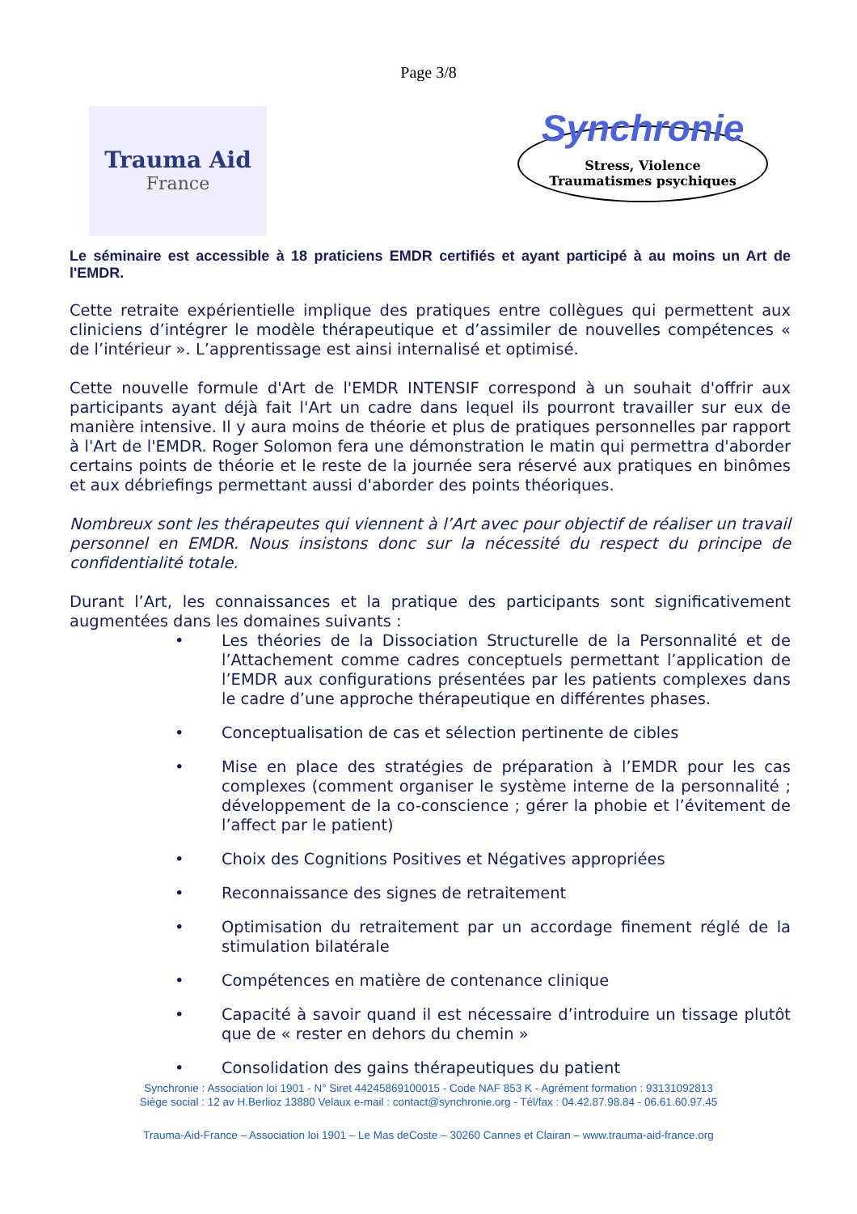Page 3/8
Trauma Aid
France
Synchronie
Stress, Violence
Traumatismes psychiques
Le séminaire est accessible à 18 praticiens EMDR certifiés et ayant participé à au moins un Art de l'EMDR.
Cette retraite expérientielle implique des pratiques entre collègues qui permettent aux cliniciens d’intégrer le modèle thérapeutique et d’assimiler de nouvelles compétences « de l’intérieur ». L’apprentissage est ainsi internalisé et optimisé.
Cette nouvelle formule d'Art de l'EMDR INTENSIF correspond à un souhait d'offrir aux participants ayant déjà fait l'Art un cadre dans lequel ils pourront travailler sur eux de manière intensive. Il y aura moins de théorie et plus de pratiques personnelles par rapport à l'Art de l'EMDR. Roger Solomon fera une démonstration le matin qui permettra d'aborder certains points de théorie et le reste de la journée sera réservé aux pratiques en binômes et aux débriefings permettant aussi d'aborder des points théoriques.
Nombreux sont les thérapeutes qui viennent à l’Art avec pour objectif de réaliser un travail personnel en EMDR. Nous insistons donc sur la nécessité du respect du principe de confidentialité totale.
Durant l’Art, les connaissances et la pratique des participants sont significativement augmentées dans les domaines suivants :
• Les théories de la Dissociation Structurelle de la Personnalité et de l’Attachement comme cadres conceptuels permettant l’application de l’EMDR aux configurations présentées par les patients complexes dans le cadre d’une approche thérapeutique en différentes phases.
• Conceptualisation de cas et sélection pertinente de cibles
• Mise en place des stratégies de préparation à l’EMDR pour les cas complexes (comment organiser le système interne de la personnalité ; développement de la co-conscience ; gérer la phobie et l’évitement de l’affect par le patient)
• Choix des Cognitions Positives et Négatives appropriées
• Reconnaissance des signes de retraitement
• Optimisation du retraitement par un accordage finement réglé de la stimulation bilatérale
• Compétences en matière de contenance clinique
• Capacité à savoir quand il est nécessaire d’introduire un tissage plutôt que de « rester en dehors du chemin »
• Consolidation des gains thérapeutiques du patient
Synchronie : Association loi 1901 - N° Siret 44245869100015 - Code NAF 853 K - Agrément formation : 93131092813
Siège social : 12 av H.Berlioz 13880 Velaux e-mail : contact@synchronie.org - Tél/fax : 04.42.87.98.84 - 06.61.60.97.45
Trauma-Aid-France – Association loi 1901 – Le Mas deCoste – 30260 Cannes et Clairan – www.trauma-aid-france.org